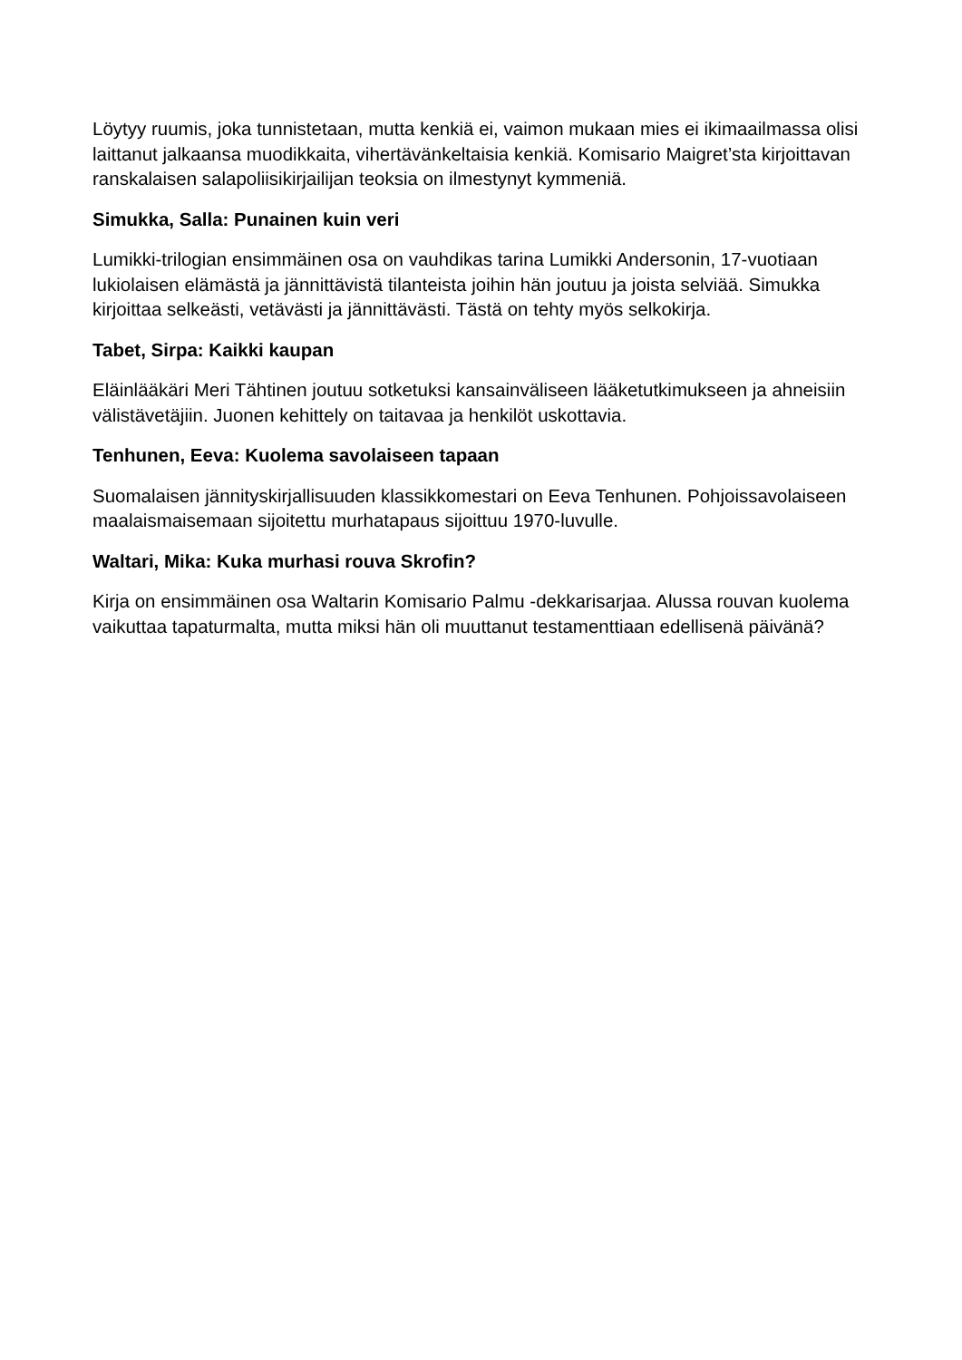Löytyy ruumis, joka tunnistetaan, mutta kenkiä ei, vaimon mukaan mies ei ikimaailmassa olisi laittanut jalkaansa muodikkaita, vihertävänkeltaisia kenkiä. Komisario Maigret’sta kirjoittavan ranskalaisen salapoliisikirjailijan teoksia on ilmestynyt kymmeniä.
Simukka, Salla: Punainen kuin veri
Lumikki-trilogian ensimmäinen osa on vauhdikas tarina Lumikki Andersonin, 17-vuotiaan lukiolaisen elämästä ja jännittävistä tilanteista joihin hän joutuu ja joista selviää. Simukka kirjoittaa selkeästi, vetävästi ja jännittävästi. Tästä on tehty myös selkokirja.
Tabet, Sirpa: Kaikki kaupan
Eläinlääkäri Meri Tähtinen joutuu sotketuksi kansainväliseen lääketutkimukseen ja ahneisiin välistävetäjiin. Juonen kehittely on taitavaa ja henkilöt uskottavia.
Tenhunen, Eeva: Kuolema savolaiseen tapaan
Suomalaisen jännityskirjallisuuden klassikkomestari on Eeva Tenhunen. Pohjoissavolaiseen maalaismaisemaan sijoitettu murhatapaus sijoittuu 1970-luvulle.
Waltari, Mika: Kuka murhasi rouva Skrofin?
Kirja on ensimmäinen osa Waltarin Komisario Palmu -dekkarisarjaa. Alussa rouvan kuolema vaikuttaa tapaturmalta, mutta miksi hän oli muuttanut testamenttiaan edellisenä päivänä?